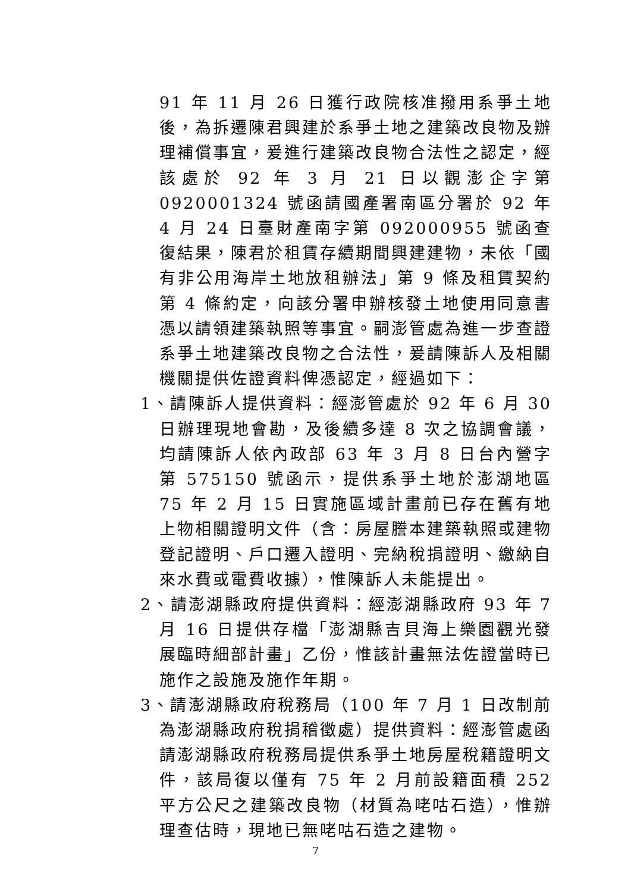91 年 11 月 26 日獲行政院核准撥用系爭土地後，為拆遷陳君興建於系爭土地之建築改良物及辦理補償事宜，爰進行建築改良物合法性之認定，經該處於 92 年 3 月 21 日以觀澎企字第 0920001324 號函請國產署南區分署於 92 年 4 月 24 日臺財產南字第 092000955 號函查復結果，陳君於租賃存續期間興建建物，未依「國有非公用海岸土地放租辦法」第 9 條及租賃契約第 4 條約定，向該分署申辦核發土地使用同意書憑以請領建築執照等事宜。嗣澎管處為進一步查證系爭土地建築改良物之合法性，爰請陳訴人及相關機關提供佐證資料俾憑認定，經過如下：
1、請陳訴人提供資料：經澎管處於 92 年 6 月 30 日辦理現地會勘，及後續多達 8 次之協調會議，均請陳訴人依內政部 63 年 3 月 8 日台內營字第 575150 號函示，提供系爭土地於澎湖地區 75 年 2 月 15 日實施區域計畫前已存在舊有地上物相關證明文件（含：房屋謄本建築執照或建物登記證明、戶口遷入證明、完納稅捐證明、繳納自來水費或電費收據），惟陳訴人未能提出。
2、請澎湖縣政府提供資料：經澎湖縣政府 93 年 7 月 16 日提供存檔「澎湖縣吉貝海上樂園觀光發展臨時細部計畫」乙份，惟該計畫無法佐證當時已施作之設施及施作年期。
3、請澎湖縣政府稅務局（100 年 7 月 1 日改制前為澎湖縣政府稅捐稽徵處）提供資料：經澎管處函請澎湖縣政府稅務局提供系爭土地房屋稅籍證明文件，該局復以僅有 75 年 2 月前設籍面積 252 平方公尺之建築改良物（材質為咾咕石造），惟辦理查估時，現地已無咾咕石造之建物。
7